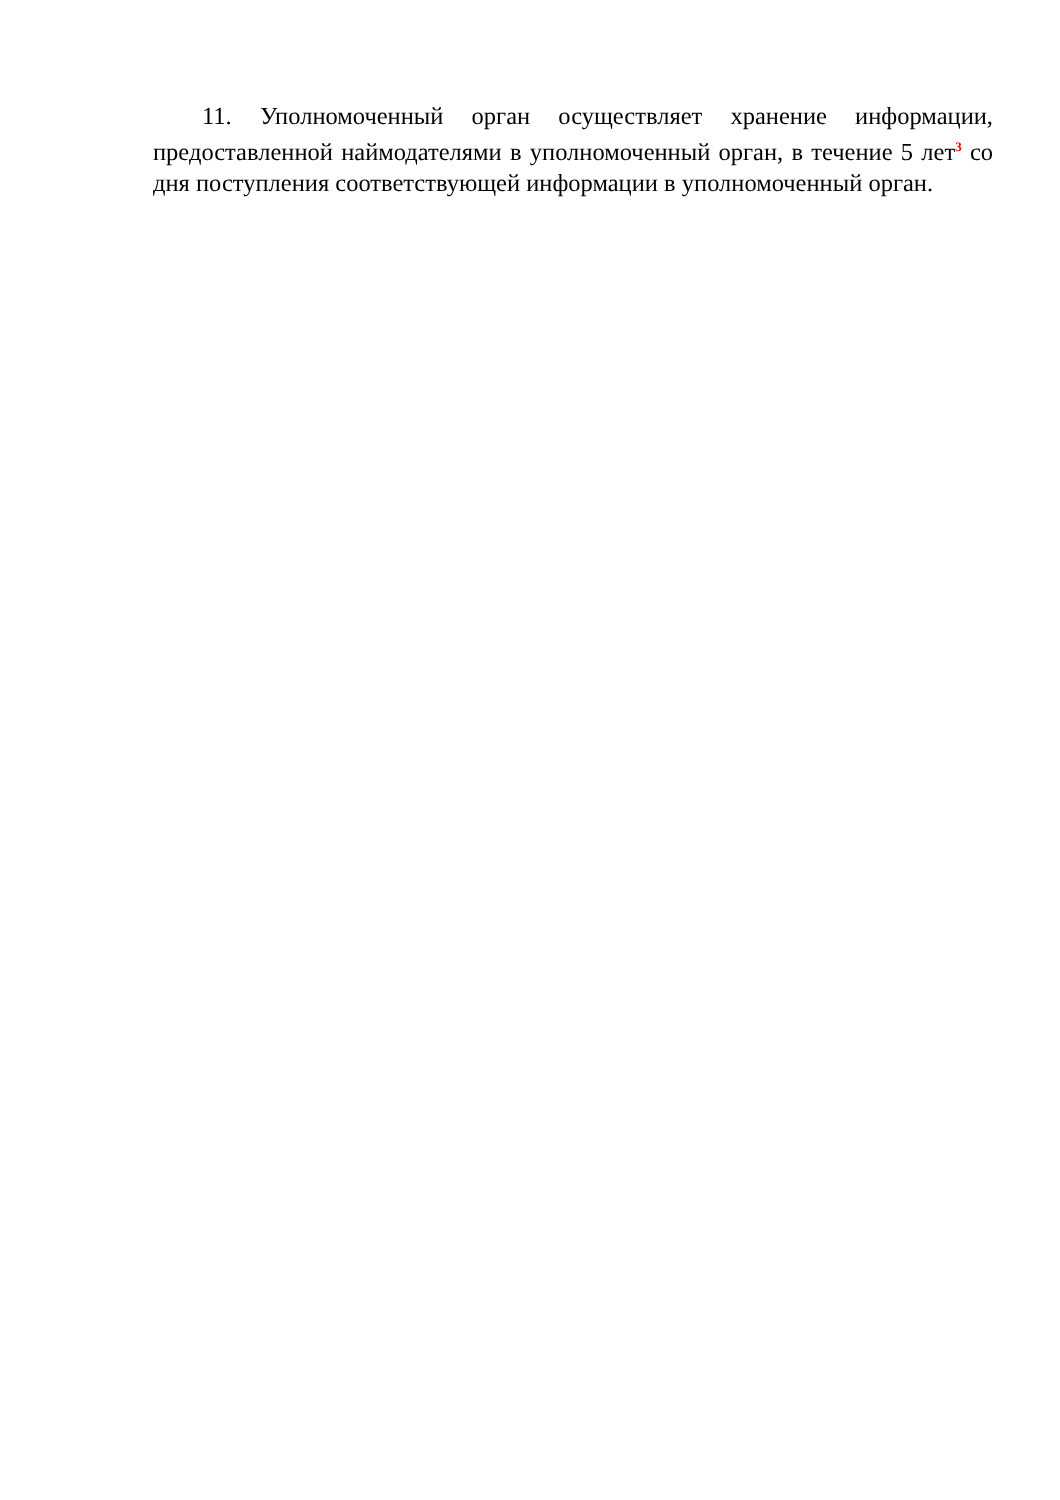11. Уполномоченный орган осуществляет хранение информации, предоставленной наймодателями в уполномоченный орган, в течение 5 лет<sup>3</sup> со дня поступления соответствующей информации в уполномоченный орган.